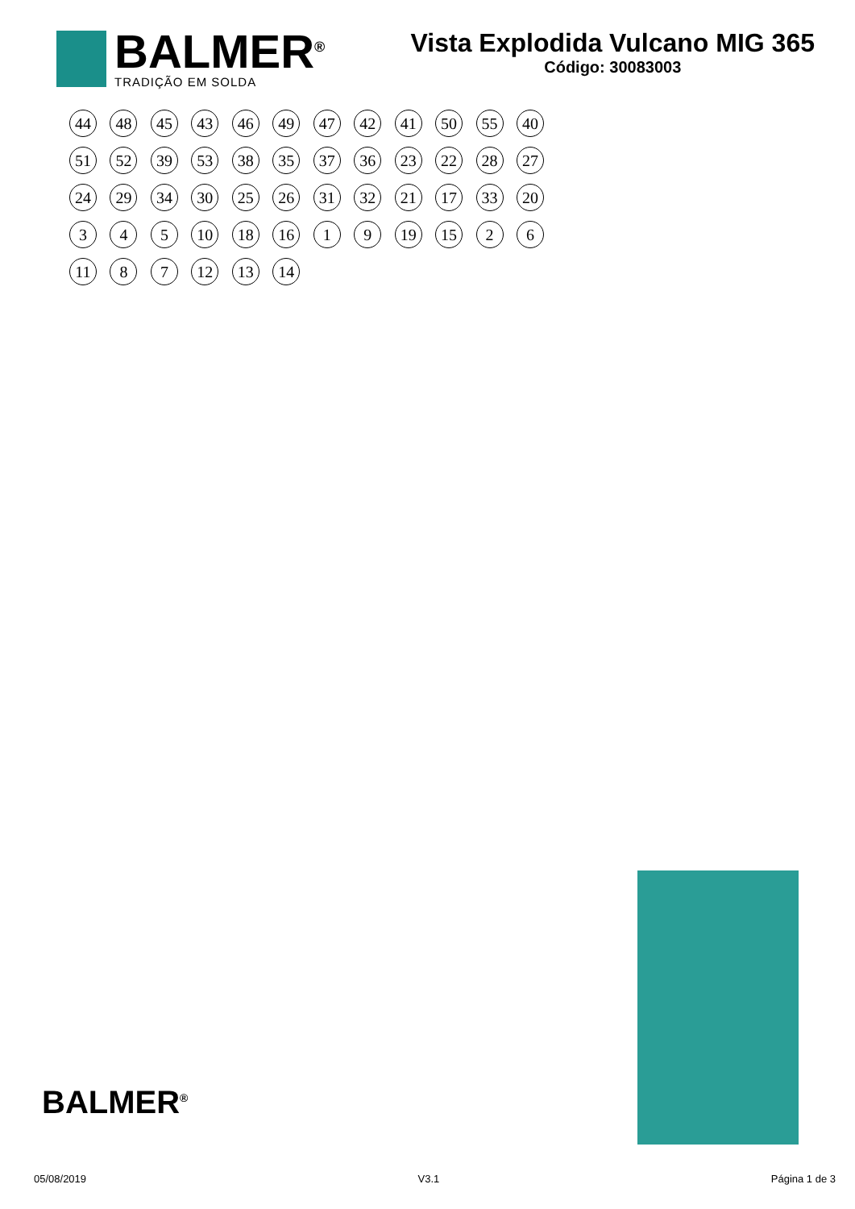BALMER<sup>®</sup>
TRADIÇÃO EM SOLDA
Vista Explodida Vulcano MIG 365
Código: 30083003
44 48 45 43 46 49 47 42 41 50 55 40 51 52 39 53 38 35 37 36 23 22 28 27 24 29 34 30 25 26 31 32 21 17 33 20 3 4 5 10 18 16 1 9 19 15 2 6 11 8 7 12 13 14
BALMER<sup>®</sup>
05/08/2019 V3.1 Página 1 de 3